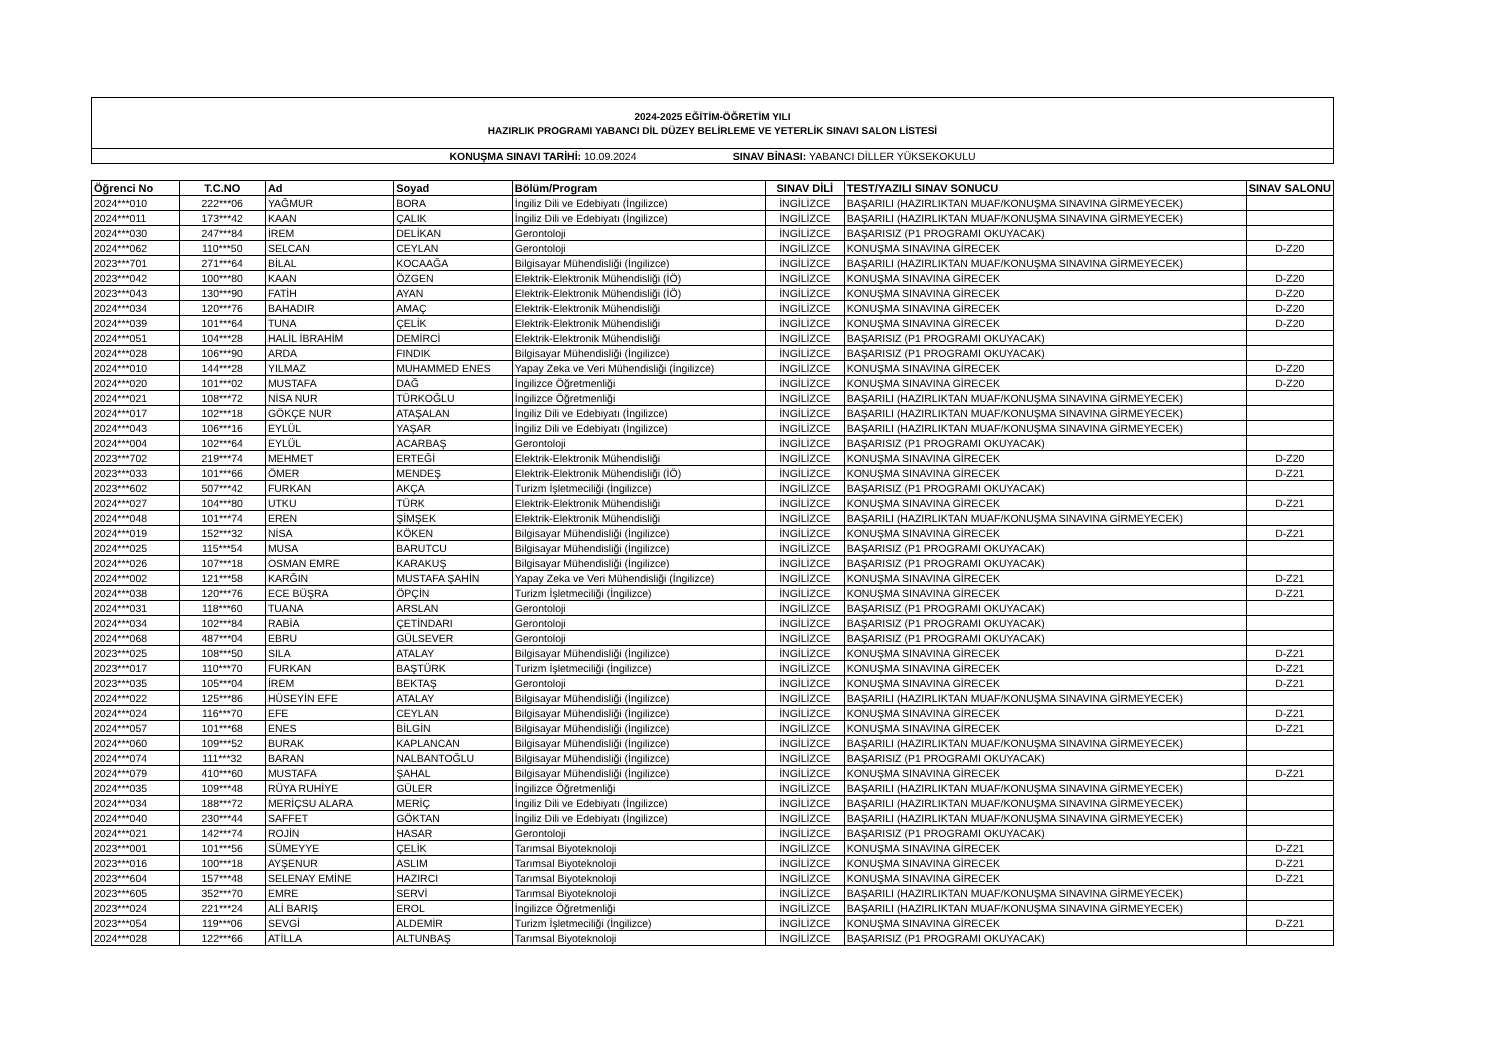2024-2025 EĞİTİM-ÖĞRETİM YILI
HAZIRLIK PROGRAMI YABANCI DİL DÜZEY BELİRLEME VE YETERLİK SINAVI SALON LİSTESİ
KONUŞMA SINAVI TARİHİ: 10.09.2024 SINAV BİNASI: YABANCI DİLLER YÜKSEKOKULU
| Öğrenci No | T.C.NO | Ad | Soyad | Bölüm/Program | SINAV DİLİ | TEST/YAZILI SINAV SONUCU | SINAV SALONU |
| --- | --- | --- | --- | --- | --- | --- | --- |
| 2024***010 | 222***06 | YAĞMUR | BORA | İngiliz Dili ve Edebiyatı (İngilizce) | İNGİLİZCE | BAŞARILI (HAZIRLIKTAN MUAF/KONUŞMA SINAVINA GİRMEYECEK) | |
| 2024***011 | 173***42 | KAAN | ÇALIK | İngiliz Dili ve Edebiyatı (İngilizce) | İNGİLİZCE | BAŞARILI (HAZIRLIKTAN MUAF/KONUŞMA SINAVINA GİRMEYECEK) | |
| 2024***030 | 247***84 | İREM | DELİKAN | Gerontoloji | İNGİLİZCE | BAŞARISIZ (P1 PROGRAMI OKUYACAK) | |
| 2024***062 | 110***50 | SELCAN | CEYLAN | Gerontoloji | İNGİLİZCE | KONUŞMA SINAVINA GİRECEK | D-Z20 |
| 2023***701 | 271***64 | BİLAL | KOCAAĞA | Bilgisayar Mühendisliği (İngilizce) | İNGİLİZCE | BAŞARILI (HAZIRLIKTAN MUAF/KONUŞMA SINAVINA GİRMEYECEK) | |
| 2023***042 | 100***80 | KAAN | ÖZGEN | Elektrik-Elektronik Mühendisliği (İÖ) | İNGİLİZCE | KONUŞMA SINAVINA GİRECEK | D-Z20 |
| 2023***043 | 130***90 | FATİH | AYAN | Elektrik-Elektronik Mühendisliği (İÖ) | İNGİLİZCE | KONUŞMA SINAVINA GİRECEK | D-Z20 |
| 2024***034 | 120***76 | BAHADIR | AMAÇ | Elektrik-Elektronik Mühendisliği | İNGİLİZCE | KONUŞMA SINAVINA GİRECEK | D-Z20 |
| 2024***039 | 101***64 | TUNA | ÇELİK | Elektrik-Elektronik Mühendisliği | İNGİLİZCE | KONUŞMA SINAVINA GİRECEK | D-Z20 |
| 2024***051 | 104***28 | HALİL İBRAHİM | DEMİRCİ | Elektrik-Elektronik Mühendisliği | İNGİLİZCE | BAŞARISIZ (P1 PROGRAMI OKUYACAK) | |
| 2024***028 | 106***90 | ARDA | FINDIK | Bilgisayar Mühendisliği (İngilizce) | İNGİLİZCE | BAŞARISIZ (P1 PROGRAMI OKUYACAK) | |
| 2024***010 | 144***28 | YILMAZ | MUHAMMED ENES | Yapay Zeka ve Veri Mühendisliği (İngilizce) | İNGİLİZCE | KONUŞMA SINAVINA GİRECEK | D-Z20 |
| 2024***020 | 101***02 | MUSTAFA | DAĞ | İngilizce Öğretmenliği | İNGİLİZCE | KONUŞMA SINAVINA GİRECEK | D-Z20 |
| 2024***021 | 108***72 | NİSA NUR | TÜRKOĞLU | İngilizce Öğretmenliği | İNGİLİZCE | BAŞARILI (HAZIRLIKTAN MUAF/KONUŞMA SINAVINA GİRMEYECEK) | |
| 2024***017 | 102***18 | GÖKÇE NUR | ATAŞALAN | İngiliz Dili ve Edebiyatı (İngilizce) | İNGİLİZCE | BAŞARILI (HAZIRLIKTAN MUAF/KONUŞMA SINAVINA GİRMEYECEK) | |
| 2024***043 | 106***16 | EYLÜL | YAŞAR | İngiliz Dili ve Edebiyatı (İngilizce) | İNGİLİZCE | BAŞARILI (HAZIRLIKTAN MUAF/KONUŞMA SINAVINA GİRMEYECEK) | |
| 2024***004 | 102***64 | EYLÜL | ACARBAŞ | Gerontoloji | İNGİLİZCE | BAŞARISIZ (P1 PROGRAMI OKUYACAK) | |
| 2023***702 | 219***74 | MEHMET | ERTEĞİ | Elektrik-Elektronik Mühendisliği | İNGİLİZCE | KONUŞMA SINAVINA GİRECEK | D-Z20 |
| 2023***033 | 101***66 | ÖMER | MENDEŞ | Elektrik-Elektronik Mühendisliği (İÖ) | İNGİLİZCE | KONUŞMA SINAVINA GİRECEK | D-Z21 |
| 2023***602 | 507***42 | FURKAN | AKÇA | Turizm İşletmeciliği (İngilizce) | İNGİLİZCE | BAŞARISIZ (P1 PROGRAMI OKUYACAK) | |
| 2024***027 | 104***80 | UTKU | TÜRK | Elektrik-Elektronik Mühendisliği | İNGİLİZCE | KONUŞMA SINAVINA GİRECEK | D-Z21 |
| 2024***048 | 101***74 | EREN | ŞİMŞEK | Elektrik-Elektronik Mühendisliği | İNGİLİZCE | BAŞARILI (HAZIRLIKTAN MUAF/KONUŞMA SINAVINA GİRMEYECEK) | |
| 2024***019 | 152***32 | NİSA | KÖKEN | Bilgisayar Mühendisliği (İngilizce) | İNGİLİZCE | KONUŞMA SINAVINA GİRECEK | D-Z21 |
| 2024***025 | 115***54 | MUSA | BARUTCU | Bilgisayar Mühendisliği (İngilizce) | İNGİLİZCE | BAŞARISIZ (P1 PROGRAMI OKUYACAK) | |
| 2024***026 | 107***18 | OSMAN EMRE | KARAKUŞ | Bilgisayar Mühendisliği (İngilizce) | İNGİLİZCE | BAŞARISIZ (P1 PROGRAMI OKUYACAK) | |
| 2024***002 | 121***58 | KARĞIN | MUSTAFA ŞAHİN | Yapay Zeka ve Veri Mühendisliği (İngilizce) | İNGİLİZCE | KONUŞMA SINAVINA GİRECEK | D-Z21 |
| 2024***038 | 120***76 | ECE BÜŞRA | ÖPÇİN | Turizm İşletmeciliği (İngilizce) | İNGİLİZCE | KONUŞMA SINAVINA GİRECEK | D-Z21 |
| 2024***031 | 118***60 | TUANA | ARSLAN | Gerontoloji | İNGİLİZCE | BAŞARISIZ (P1 PROGRAMI OKUYACAK) | |
| 2024***034 | 102***84 | RABİA | ÇETİNDARI | Gerontoloji | İNGİLİZCE | BAŞARISIZ (P1 PROGRAMI OKUYACAK) | |
| 2024***068 | 487***04 | EBRU | GÜLSEVER | Gerontoloji | İNGİLİZCE | BAŞARISIZ (P1 PROGRAMI OKUYACAK) | |
| 2023***025 | 108***50 | SILA | ATALAY | Bilgisayar Mühendisliği (İngilizce) | İNGİLİZCE | KONUŞMA SINAVINA GİRECEK | D-Z21 |
| 2023***017 | 110***70 | FURKAN | BAŞTÜRK | Turizm İşletmeciliği (İngilizce) | İNGİLİZCE | KONUŞMA SINAVINA GİRECEK | D-Z21 |
| 2023***035 | 105***04 | İREM | BEKTAŞ | Gerontoloji | İNGİLİZCE | KONUŞMA SINAVINA GİRECEK | D-Z21 |
| 2024***022 | 125***86 | HÜSEYİN EFE | ATALAY | Bilgisayar Mühendisliği (İngilizce) | İNGİLİZCE | BAŞARILI (HAZIRLIKTAN MUAF/KONUŞMA SINAVINA GİRMEYECEK) | |
| 2024***024 | 116***70 | EFE | CEYLAN | Bilgisayar Mühendisliği (İngilizce) | İNGİLİZCE | KONUŞMA SINAVINA GİRECEK | D-Z21 |
| 2024***057 | 101***68 | ENES | BİLGİN | Bilgisayar Mühendisliği (İngilizce) | İNGİLİZCE | KONUŞMA SINAVINA GİRECEK | D-Z21 |
| 2024***060 | 109***52 | BURAK | KAPLANCAN | Bilgisayar Mühendisliği (İngilizce) | İNGİLİZCE | BAŞARILI (HAZIRLIKTAN MUAF/KONUŞMA SINAVINA GİRMEYECEK) | |
| 2024***074 | 111***32 | BARAN | NALBANTOĞLU | Bilgisayar Mühendisliği (İngilizce) | İNGİLİZCE | BAŞARISIZ (P1 PROGRAMI OKUYACAK) | |
| 2024***079 | 410***60 | MUSTAFA | ŞAHAL | Bilgisayar Mühendisliği (İngilizce) | İNGİLİZCE | KONUŞMA SINAVINA GİRECEK | D-Z21 |
| 2024***035 | 109***48 | RÜYA RUHİYE | GÜLER | İngilizce Öğretmenliği | İNGİLİZCE | BAŞARILI (HAZIRLIKTAN MUAF/KONUŞMA SINAVINA GİRMEYECEK) | |
| 2024***034 | 188***72 | MERİÇSU ALARA | MERİÇ | İngiliz Dili ve Edebiyatı (İngilizce) | İNGİLİZCE | BAŞARILI (HAZIRLIKTAN MUAF/KONUŞMA SINAVINA GİRMEYECEK) | |
| 2024***040 | 230***44 | SAFFET | GÖKTAN | İngiliz Dili ve Edebiyatı (İngilizce) | İNGİLİZCE | BAŞARILI (HAZIRLIKTAN MUAF/KONUŞMA SINAVINA GİRMEYECEK) | |
| 2024***021 | 142***74 | ROJİN | HASAR | Gerontoloji | İNGİLİZCE | BAŞARISIZ (P1 PROGRAMI OKUYACAK) | |
| 2023***001 | 101***56 | SÜMEYYE | ÇELİK | Tarımsal Biyoteknoloji | İNGİLİZCE | KONUŞMA SINAVINA GİRECEK | D-Z21 |
| 2023***016 | 100***18 | AYŞENUR | ASLIM | Tarımsal Biyoteknoloji | İNGİLİZCE | KONUŞMA SINAVINA GİRECEK | D-Z21 |
| 2023***604 | 157***48 | SELENAY EMİNE | HAZIRCI | Tarımsal Biyoteknoloji | İNGİLİZCE | KONUŞMA SINAVINA GİRECEK | D-Z21 |
| 2023***605 | 352***70 | EMRE | SERVİ | Tarımsal Biyoteknoloji | İNGİLİZCE | BAŞARILI (HAZIRLIKTAN MUAF/KONUŞMA SINAVINA GİRMEYECEK) | |
| 2023***024 | 221***24 | ALİ BARIŞ | EROL | İngilizce Öğretmenliği | İNGİLİZCE | BAŞARILI (HAZIRLIKTAN MUAF/KONUŞMA SINAVINA GİRMEYECEK) | |
| 2023***054 | 119***06 | SEVGİ | ALDEMİR | Turizm İşletmeciliği (İngilizce) | İNGİLİZCE | KONUŞMA SINAVINA GİRECEK | D-Z21 |
| 2024***028 | 122***66 | ATİLLA | ALTUNBAŞ | Tarımsal Biyoteknoloji | İNGİLİZCE | BAŞARISIZ (P1 PROGRAMI OKUYACAK) | |